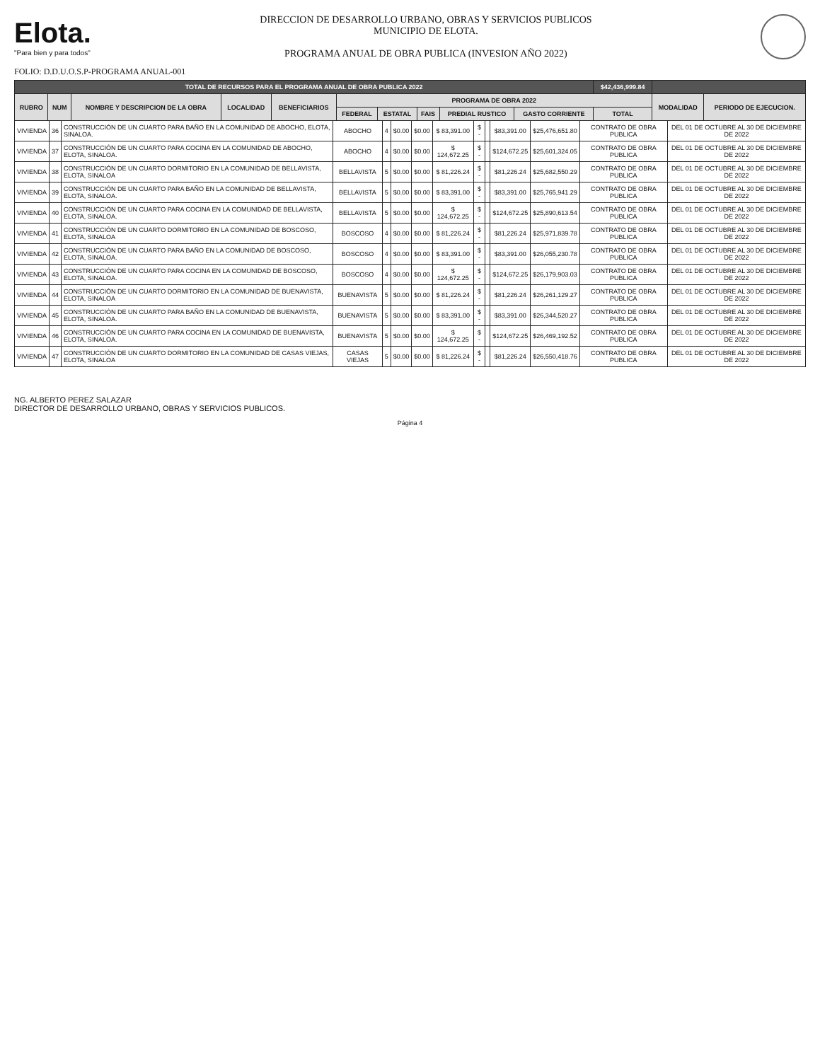Elota.
"Para bien y para todos"
DIRECCION DE DESARROLLO URBANO, OBRAS Y SERVICIOS PUBLICOS
MUNICIPIO DE ELOTA.
PROGRAMA ANUAL DE OBRA PUBLICA (INVESION AÑO 2022)
FOLIO: D.D.U.O.S.P-PROGRAMA ANUAL-001
| TOTAL DE RECURSOS PARA EL PROGRAMA ANUAL DE OBRA PUBLICA 2022 | | | | | | | | | | $42,436,999.84 | | |
| --- | --- | --- | --- | --- | --- | --- | --- | --- | --- | --- | --- | --- |
| RUBRO | NUM | NOMBRE Y DESCRIPCION DE LA OBRA | LOCALIDAD | BENEFICIARIOS | PROGRAMA DE OBRA 2022 | | | | | | MODALIDAD | PERIODO DE EJECUCION. |
| | | | | | FEDERAL | ESTATAL | FAIS | PREDIAL RUSTICO | GASTO CORRIENTE | TOTAL | | |
| VIVIENDA | 36 | CONSTRUCCIÓN DE UN CUARTO PARA BAÑO EN LA COMUNIDAD DE ABOCHO, ELOTA, SINALOA. | ABOCHO | 4 | $0.00 | $0.00 | $ 83,391.00 | $ - | | $83,391.00 | $25,476,651.80 | CONTRATO DE OBRA PUBLICA | DEL 01 DE OCTUBRE AL 30 DE DICIEMBRE DE 2022 |
| VIVIENDA | 37 | CONSTRUCCIÓN DE UN CUARTO PARA COCINA EN LA COMUNIDAD DE ABOCHO, ELOTA, SINALOA. | ABOCHO | 4 | $0.00 | $0.00 | $ 124,672.25 | $ - | | $124,672.25 | $25,601,324.05 | CONTRATO DE OBRA PUBLICA | DEL 01 DE OCTUBRE AL 30 DE DICIEMBRE DE 2022 |
| VIVIENDA | 38 | CONSTRUCCIÓN DE UN CUARTO DORMITORIO EN LA COMUNIDAD DE BELLAVISTA, ELOTA, SINALOA | BELLAVISTA | 5 | $0.00 | $0.00 | $ 81,226.24 | $ - | | $81,226.24 | $25,682,550.29 | CONTRATO DE OBRA PUBLICA | DEL 01 DE OCTUBRE AL 30 DE DICIEMBRE DE 2022 |
| VIVIENDA | 39 | CONSTRUCCIÓN DE UN CUARTO PARA BAÑO EN LA COMUNIDAD DE BELLAVISTA, ELOTA, SINALOA. | BELLAVISTA | 5 | $0.00 | $0.00 | $ 83,391.00 | $ - | | $83,391.00 | $25,765,941.29 | CONTRATO DE OBRA PUBLICA | DEL 01 DE OCTUBRE AL 30 DE DICIEMBRE DE 2022 |
| VIVIENDA | 40 | CONSTRUCCIÓN DE UN CUARTO PARA COCINA EN LA COMUNIDAD DE BELLAVISTA, ELOTA, SINALOA. | BELLAVISTA | 5 | $0.00 | $0.00 | $ 124,672.25 | $ - | | $124,672.25 | $25,890,613.54 | CONTRATO DE OBRA PUBLICA | DEL 01 DE OCTUBRE AL 30 DE DICIEMBRE DE 2022 |
| VIVIENDA | 41 | CONSTRUCCIÓN DE UN CUARTO DORMITORIO EN LA COMUNIDAD DE BOSCOSO, ELOTA, SINALOA | BOSCOSO | 4 | $0.00 | $0.00 | $ 81,226.24 | $ - | | $81,226.24 | $25,971,839.78 | CONTRATO DE OBRA PUBLICA | DEL 01 DE OCTUBRE AL 30 DE DICIEMBRE DE 2022 |
| VIVIENDA | 42 | CONSTRUCCIÓN DE UN CUARTO PARA BAÑO EN LA COMUNIDAD DE BOSCOSO, ELOTA, SINALOA. | BOSCOSO | 4 | $0.00 | $0.00 | $ 83,391.00 | $ - | | $83,391.00 | $26,055,230.78 | CONTRATO DE OBRA PUBLICA | DEL 01 DE OCTUBRE AL 30 DE DICIEMBRE DE 2022 |
| VIVIENDA | 43 | CONSTRUCCIÓN DE UN CUARTO PARA COCINA EN LA COMUNIDAD DE BOSCOSO, ELOTA, SINALOA. | BOSCOSO | 4 | $0.00 | $0.00 | $ 124,672.25 | $ - | | $124,672.25 | $26,179,903.03 | CONTRATO DE OBRA PUBLICA | DEL 01 DE OCTUBRE AL 30 DE DICIEMBRE DE 2022 |
| VIVIENDA | 44 | CONSTRUCCIÓN DE UN CUARTO DORMITORIO EN LA COMUNIDAD DE BUENAVISTA, ELOTA, SINALOA | BUENAVISTA | 5 | $0.00 | $0.00 | $ 81,226.24 | $ - | | $81,226.24 | $26,261,129.27 | CONTRATO DE OBRA PUBLICA | DEL 01 DE OCTUBRE AL 30 DE DICIEMBRE DE 2022 |
| VIVIENDA | 45 | CONSTRUCCIÓN DE UN CUARTO PARA BAÑO EN LA COMUNIDAD DE BUENAVISTA, ELOTA, SINALOA. | BUENAVISTA | 5 | $0.00 | $0.00 | $ 83,391.00 | $ - | | $83,391.00 | $26,344,520.27 | CONTRATO DE OBRA PUBLICA | DEL 01 DE OCTUBRE AL 30 DE DICIEMBRE DE 2022 |
| VIVIENDA | 46 | CONSTRUCCIÓN DE UN CUARTO PARA COCINA EN LA COMUNIDAD DE BUENAVISTA, ELOTA, SINALOA. | BUENAVISTA | 5 | $0.00 | $0.00 | $ 124,672.25 | $ - | | $124,672.25 | $26,469,192.52 | CONTRATO DE OBRA PUBLICA | DEL 01 DE OCTUBRE AL 30 DE DICIEMBRE DE 2022 |
| VIVIENDA | 47 | CONSTRUCCIÓN DE UN CUARTO DORMITORIO EN LA COMUNIDAD DE CASAS VIEJAS, ELOTA, SINALOA | CASAS VIEJAS | 5 | $0.00 | $0.00 | $ 81,226.24 | $ - | | $81,226.24 | $26,550,418.76 | CONTRATO DE OBRA PUBLICA | DEL 01 DE OCTUBRE AL 30 DE DICIEMBRE DE 2022 |
NG. ALBERTO PEREZ SALAZAR
DIRECTOR DE DESARROLLO URBANO, OBRAS Y SERVICIOS PUBLICOS.
Página 4